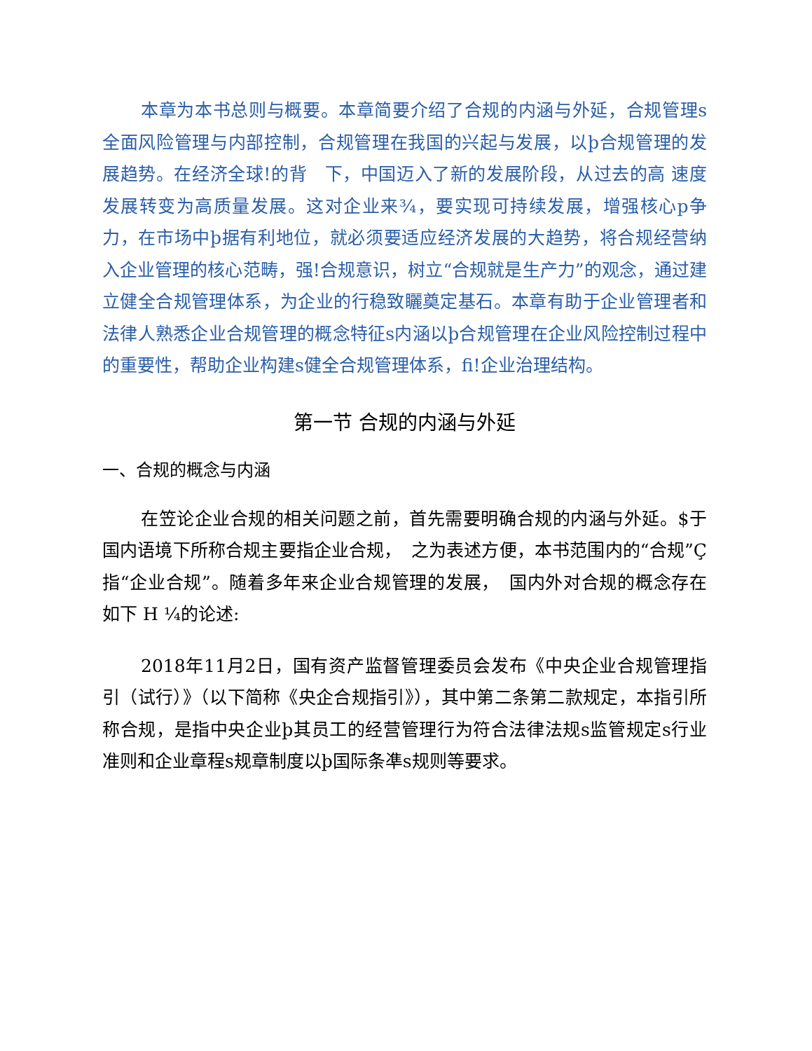本章为本书总则与概要。本章简要介绍了合规的内涵与外延，合规管理s全面风险管理与内部控制，合规管理在我国的兴起与发展，以þ合规管理的发展趋势。在经济全球!的背　下，中国迈入了新的发展阶段，从过去的高 速度发展转变为高质量发展。这对企业来¾，要实现可持续发展，增强核心p争力，在市场中þ据有利地位，就必须要适应经济发展的大趋势，将合规经营纳入企业管理的核心范畴，强!合规意识，树立“合规就是生产力”的观念，通过建立健全合规管理体系，为企业的行稳致矖奠定基石。本章有助于企业管理者和法律人熟悉企业合规管理的概念特征s内涵以þ合规管理在企业风险控制过程中的重要性，帮助企业构建s健全合规管理体系，fi!企业治理结构。
第一节 合规的内涵与外延
一、合规的概念与内涵
在笠论企业合规的相关问题之前，首先需要明确合规的内涵与外延。$于国内语境下所称合规主要指企业合规，　之为表述方便，本书范围内的“合规”Ç指“企业合规”。随着多年来企业合规管理的发展，　国内外对合规的概念存在如下 H ¼的论述:
2018年11月2日，国有资产监督管理委员会发布《中央企业合规管理指引（试行）》（以下简称《央企合规指引》），其中第二条第二款规定，本指引所称合规，是指中央企业þ其员工的经营管理行为符合法律法规s监管规定s行业准则和企业章程s规章制度以þ国际条凖s规则等要求。